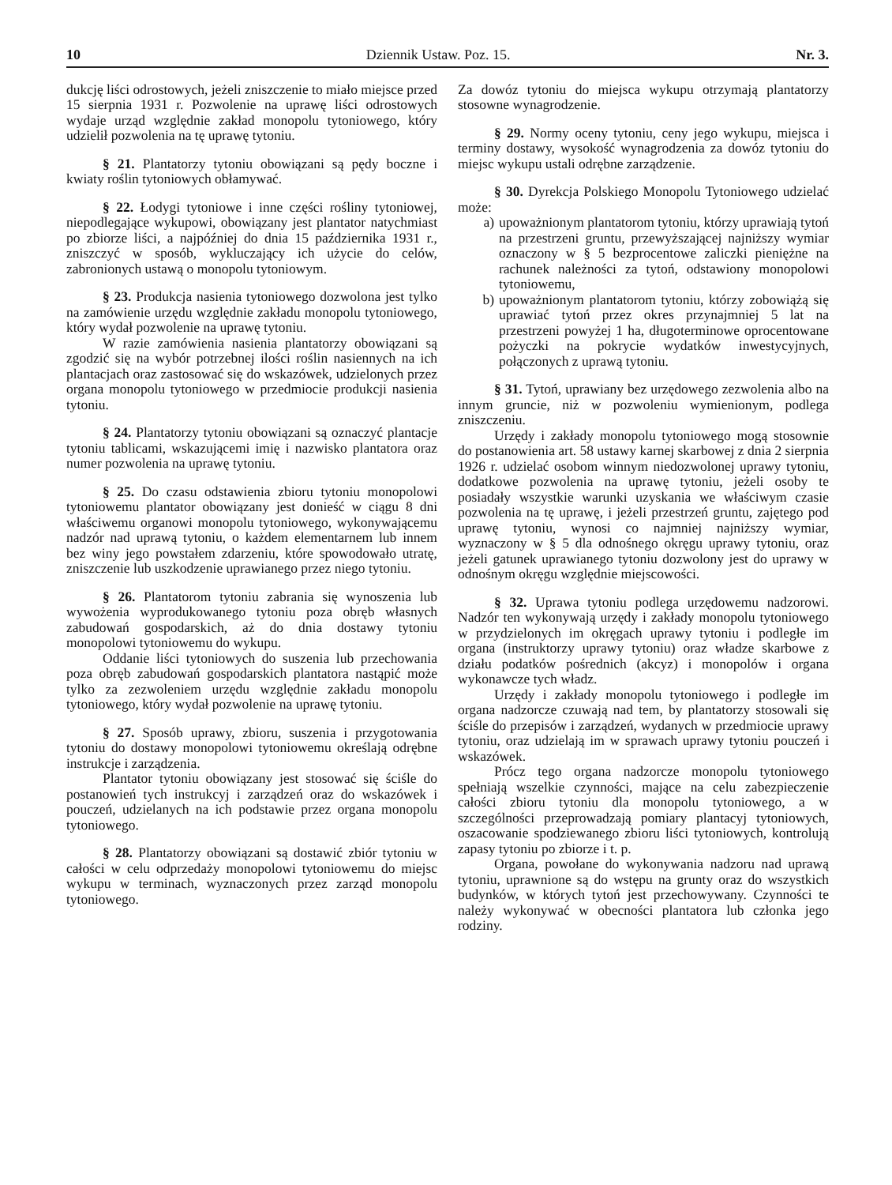10 Dziennik Ustaw. Poz. 15. Nr. 3.
dukcję liści odrostowych, jeżeli zniszczenie to miało miejsce przed 15 sierpnia 1931 r. Pozwolenie na uprawę liści odrostowych wydaje urząd względnie zakład monopolu tytoniowego, który udzielił pozwolenia na tę uprawę tytoniu.
§ 21. Plantatorzy tytoniu obowiązani są pędy boczne i kwiaty roślin tytoniowych obłamywać.
§ 22. Łodygi tytoniowe i inne części rośliny tytoniowej, niepodlegające wykupowi, obowiązany jest plantator natychmiast po zbiorze liści, a najpóźniej do dnia 15 października 1931 r., zniszczyć w sposób, wykluczający ich użycie do celów, zabronionych ustawą o monopolu tytoniowym.
§ 23. Produkcja nasienia tytoniowego dozwolona jest tylko na zamówienie urzędu względnie zakładu monopolu tytoniowego, który wydał pozwolenie na uprawę tytoniu.
W razie zamówienia nasienia plantatorzy obowiązani są zgodzić się na wybór potrzebnej ilości roślin nasiennych na ich plantacjach oraz zastosować się do wskazówek, udzielonych przez organa monopolu tytoniowego w przedmiocie produkcji nasienia tytoniu.
§ 24. Plantatorzy tytoniu obowiązani są oznaczyć plantacje tytoniu tablicami, wskazującemi imię i nazwisko plantatora oraz numer pozwolenia na uprawę tytoniu.
§ 25. Do czasu odstawienia zbioru tytoniu monopolowi tytoniowemu plantator obowiązany jest donieść w ciągu 8 dni właściwemu organowi monopolu tytoniowego, wykonywającemu nadzór nad uprawą tytoniu, o każdem elementarnem lub innem bez winy jego powstałem zdarzeniu, które spowodowało utratę, zniszczenie lub uszkodzenie uprawianego przez niego tytoniu.
§ 26. Plantatorom tytoniu zabrania się wynoszenia lub wywożenia wyprodukowanego tytoniu poza obręb własnych zabudowań gospodarskich, aż do dnia dostawy tytoniu monopolowi tytoniowemu do wykupu.
Oddanie liści tytoniowych do suszenia lub przechowania poza obręb zabudowań gospodarskich plantatora nastąpić może tylko za zezwoleniem urzędu względnie zakładu monopolu tytoniowego, który wydał pozwolenie na uprawę tytoniu.
§ 27. Sposób uprawy, zbioru, suszenia i przygotowania tytoniu do dostawy monopolowi tytoniowemu określają odrębne instrukcje i zarządzenia.
Plantator tytoniu obowiązany jest stosować się ściśle do postanowień tych instrukcyj i zarządzeń oraz do wskazówek i pouczeń, udzielanych na ich podstawie przez organa monopolu tytoniowego.
§ 28. Plantatorzy obowiązani są dostawić zbiór tytoniu w całości w celu odprzedaży monopolowi tytoniowemu do miejsc wykupu w terminach, wyznaczonych przez zarząd monopolu tytoniowego.
Za dowóz tytoniu do miejsca wykupu otrzymają plantatorzy stosowne wynagrodzenie.
§ 29. Normy oceny tytoniu, ceny jego wykupu, miejsca i terminy dostawy, wysokość wynagrodzenia za dowóz tytoniu do miejsc wykupu ustali odrębne zarządzenie.
§ 30. Dyrekcja Polskiego Monopolu Tytoniowego udzielać może:
a) upoważnionym plantatorom tytoniu, którzy uprawiają tytoń na przestrzeni gruntu, przewyższającej najniższy wymiar oznaczony w § 5 bezprocentowe zaliczki pieniężne na rachunek należności za tytoń, odstawiony monopolowi tytoniowemu,
b) upoważnionym plantatorom tytoniu, którzy zobowiążą się uprawiać tytoń przez okres przynajmniej 5 lat na przestrzeni powyżej 1 ha, długoterminowe oprocentowane pożyczki na pokrycie wydatków inwestycyjnych, połączonych z uprawą tytoniu.
§ 31. Tytoń, uprawiany bez urzędowego zezwolenia albo na innym gruncie, niż w pozwoleniu wymienionym, podlega zniszczeniu.
Urzędy i zakłady monopolu tytoniowego mogą stosownie do postanowienia art. 58 ustawy karnej skarbowej z dnia 2 sierpnia 1926 r. udzielać osobom winnym niedozwolonej uprawy tytoniu, dodatkowe pozwolenia na uprawę tytoniu, jeżeli osoby te posiadały wszystkie warunki uzyskania we właściwym czasie pozwolenia na tę uprawę, i jeżeli przestrzeń gruntu, zajętego pod uprawę tytoniu, wynosi co najmniej najniższy wymiar, wyznaczony w § 5 dla odnośnego okręgu uprawy tytoniu, oraz jeżeli gatunek uprawianego tytoniu dozwolony jest do uprawy w odnośnym okręgu względnie miejscowości.
§ 32. Uprawa tytoniu podlega urzędowemu nadzorowi. Nadzór ten wykonywają urzędy i zakłady monopolu tytoniowego w przydzielonych im okręgach uprawy tytoniu i podległe im organa (instruktorzy uprawy tytoniu) oraz władze skarbowe z działu podatków pośrednich (akcyz) i monopolów i organa wykonawcze tych władz.
Urzędy i zakłady monopolu tytoniowego i podległe im organa nadzorcze czuwają nad tem, by plantatorzy stosowali się ściśle do przepisów i zarządzeń, wydanych w przedmiocie uprawy tytoniu, oraz udzielają im w sprawach uprawy tytoniu pouczeń i wskazówek.
Prócz tego organa nadzorcze monopolu tytoniowego spełniają wszelkie czynności, mające na celu zabezpieczenie całości zbioru tytoniu dla monopolu tytoniowego, a w szczególności przeprowadzają pomiary plantacyj tytoniowych, oszacowanie spodziewanego zbioru liści tytoniowych, kontrolują zapasy tytoniu po zbiorze i t. p.
Organa, powołane do wykonywania nadzoru nad uprawą tytoniu, uprawnione są do wstępu na grunty oraz do wszystkich budynków, w których tytoń jest przechowywany. Czynności te należy wykonywać w obecności plantatora lub członka jego rodziny.